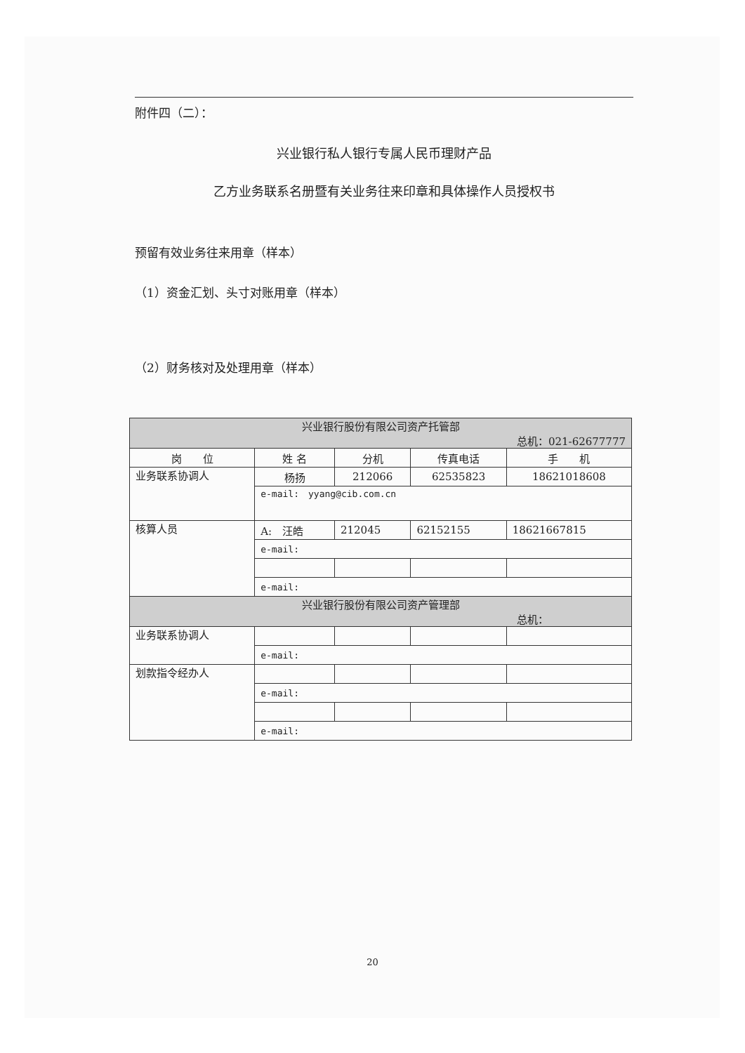附件四（二）：
兴业银行私人银行专属人民币理财产品
乙方业务联系名册暨有关业务往来印章和具体操作人员授权书
预留有效业务往来用章（样本）
（1）资金汇划、头寸对账用章（样本）
（2）财务核对及处理用章（样本）
| 兴业银行股份有限公司资产托管部 总机：021-62677777 | | | | |
| 岗 位 | 姓 名 | 分机 | 传真电话 | 手 机 |
| 业务联系协调人 | 杨扬 | 212066 | 62535823 | 18621018608 |
| | e-mail: yyang@cib.com.cn | | | |
| 核算人员 | A: 汪皓 | 212045 | 62152155 | 18621667815 |
| | e-mail: | | | |
| | e-mail: | | | |
| 兴业银行股份有限公司资产管理部 总机： | | | | |
| 业务联系协调人 | | | | |
| | e-mail: | | | |
| 划款指令经办人 | | | | |
| | e-mail: | | | |
| | e-mail: | | | |
20